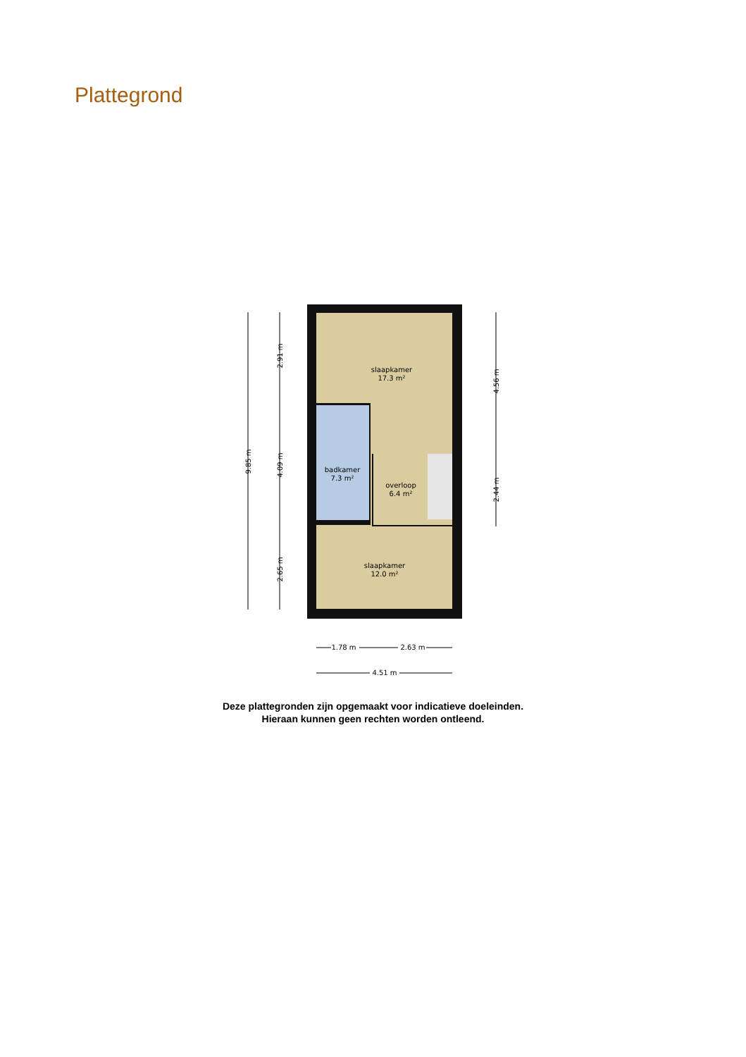Plattegrond
slaapkamer
17.3 m²
badkamer
7.3 m²
overloop
6.4 m²
slaapkamer
12.0 m²
9.85 m
2.91 m
4.09 m
2.65 m
4.56 m
2.44 m
1.78 m
2.63 m
4.51 m
Deze plattegronden zijn opgemaakt voor indicatieve doeleinden.
Hieraan kunnen geen rechten worden ontleend.